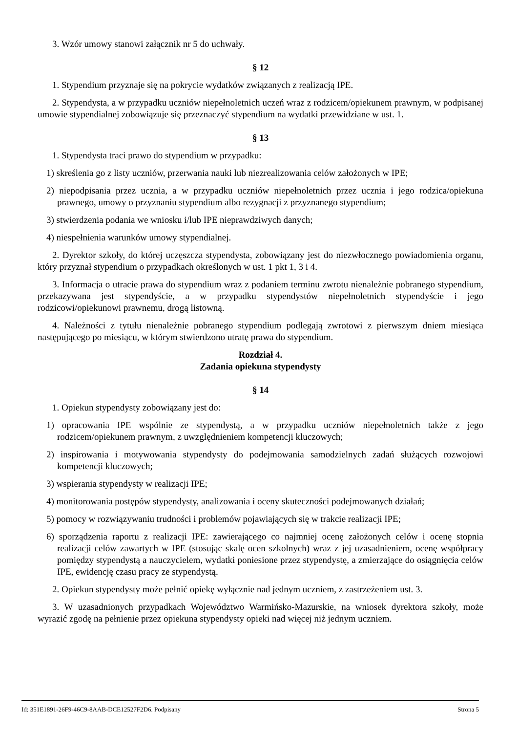3. Wzór umowy stanowi załącznik nr 5 do uchwały.
§ 12
1. Stypendium przyznaje się na pokrycie wydatków związanych z realizacją IPE.
2. Stypendysta, a w przypadku uczniów niepełnoletnich uczeń wraz z rodzicem/opiekunem prawnym, w podpisanej umowie stypendialnej zobowiązuje się przeznaczyć stypendium na wydatki przewidziane w ust. 1.
§ 13
1. Stypendysta traci prawo do stypendium w przypadku:
1) skreślenia go z listy uczniów, przerwania nauki lub niezrealizowania celów założonych w IPE;
2) niepodpisania przez ucznia, a w przypadku uczniów niepełnoletnich przez ucznia i jego rodzica/opiekuna prawnego, umowy o przyznaniu stypendium albo rezygnacji z przyznanego stypendium;
3) stwierdzenia podania we wniosku i/lub IPE nieprawdziwych danych;
4) niespełnienia warunków umowy stypendialnej.
2. Dyrektor szkoły, do której uczęszcza stypendysta, zobowiązany jest do niezwłocznego powiadomienia organu, który przyznał stypendium o przypadkach określonych w ust. 1 pkt 1, 3 i 4.
3. Informacja o utracie prawa do stypendium wraz z podaniem terminu zwrotu nienależnie pobranego stypendium, przekazywana jest stypendyście, a w przypadku stypendystów niepełnoletnich stypendyście i jego rodzicowi/opiekunowi prawnemu, drogą listowną.
4. Należności z tytułu nienależnie pobranego stypendium podlegają zwrotowi z pierwszym dniem miesiąca następującego po miesiącu, w którym stwierdzono utratę prawa do stypendium.
Rozdział 4.
Zadania opiekuna stypendysty
§ 14
1. Opiekun stypendysty zobowiązany jest do:
1) opracowania IPE wspólnie ze stypendystą, a w przypadku uczniów niepełnoletnich także z jego rodzicem/opiekunem prawnym, z uwzględnieniem kompetencji kluczowych;
2) inspirowania i motywowania stypendysty do podejmowania samodzielnych zadań służących rozwojowi kompetencji kluczowych;
3) wspierania stypendysty w realizacji IPE;
4) monitorowania postępów stypendysty, analizowania i oceny skuteczności podejmowanych działań;
5) pomocy w rozwiązywaniu trudności i problemów pojawiających się w trakcie realizacji IPE;
6) sporządzenia raportu z realizacji IPE: zawierającego co najmniej ocenę założonych celów i ocenę stopnia realizacji celów zawartych w IPE (stosując skalę ocen szkolnych) wraz z jej uzasadnieniem, ocenę współpracy pomiędzy stypendystą a nauczycielem, wydatki poniesione przez stypendystę, a zmierzające do osiągnięcia celów IPE, ewidencję czasu pracy ze stypendystą.
2. Opiekun stypendysty może pełnić opiekę wyłącznie nad jednym uczniem, z zastrzeżeniem ust. 3.
3. W uzasadnionych przypadkach Województwo Warmińsko-Mazurskie, na wniosek dyrektora szkoły, może wyrazić zgodę na pełnienie przez opiekuna stypendysty opieki nad więcej niż jednym uczniem.
Id: 351E1891-26F9-46C9-8AAB-DCE12527F2D6. Podpisany Strona 5